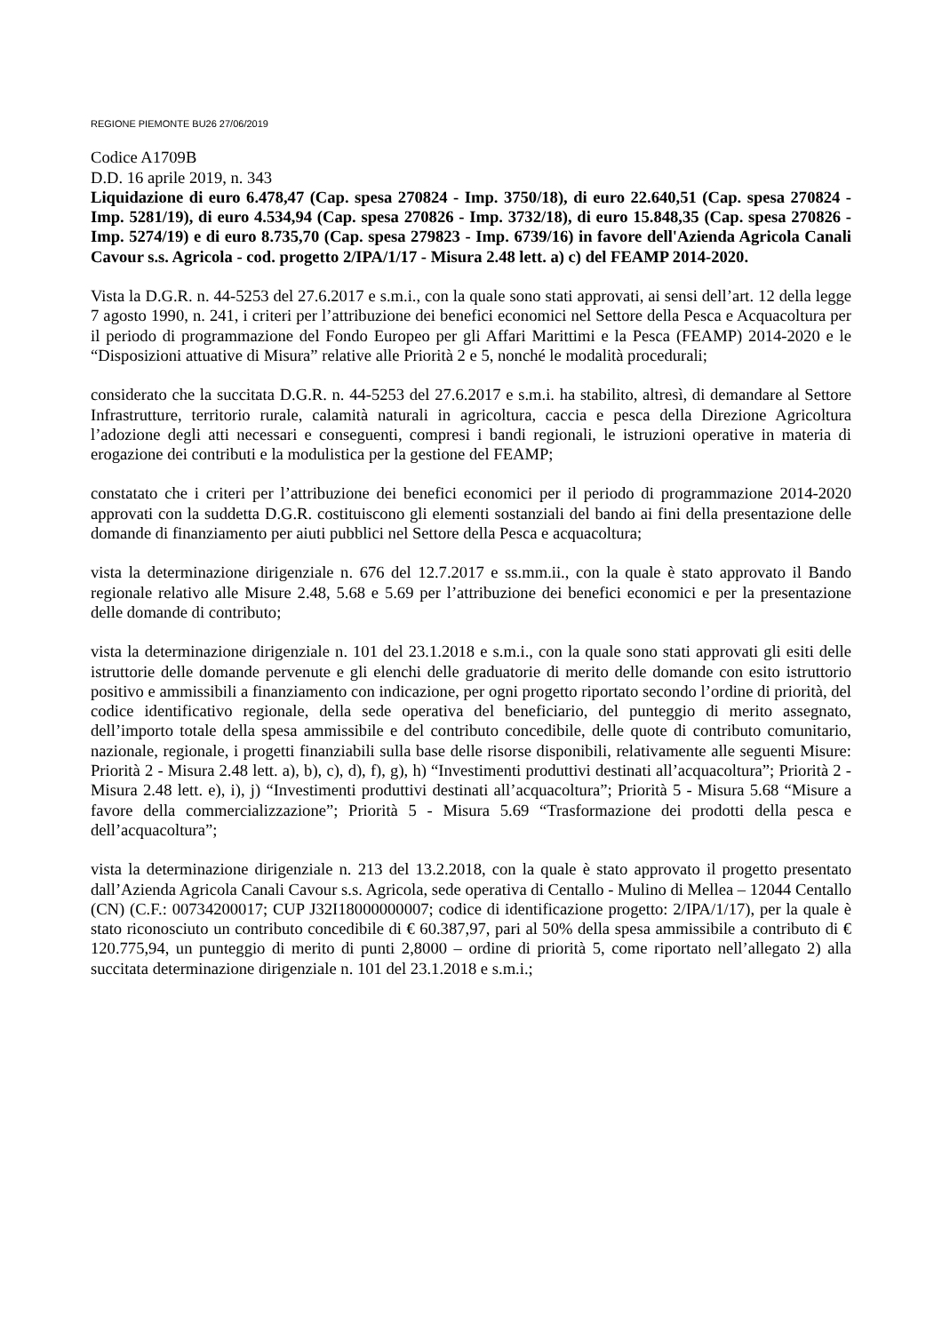REGIONE PIEMONTE BU26 27/06/2019
Codice A1709B
D.D. 16 aprile 2019, n. 343
Liquidazione di euro 6.478,47 (Cap. spesa 270824 - Imp. 3750/18), di euro 22.640,51 (Cap. spesa 270824 - Imp. 5281/19), di euro 4.534,94 (Cap. spesa 270826 - Imp. 3732/18), di euro 15.848,35 (Cap. spesa 270826 - Imp. 5274/19) e di euro 8.735,70 (Cap. spesa 279823 - Imp. 6739/16) in favore dell'Azienda Agricola Canali Cavour s.s. Agricola - cod. progetto 2/IPA/1/17 - Misura 2.48 lett. a) c) del FEAMP 2014-2020.
Vista la D.G.R. n. 44-5253 del 27.6.2017 e s.m.i., con la quale sono stati approvati, ai sensi dell’art. 12 della legge 7 agosto 1990, n. 241, i criteri per l’attribuzione dei benefici economici nel Settore della Pesca e Acquacoltura per il periodo di programmazione del Fondo Europeo per gli Affari Marittimi e la Pesca (FEAMP) 2014-2020 e le “Disposizioni attuative di Misura” relative alle Priorità 2 e 5, nonché le modalità procedurali;
considerato che la succitata D.G.R. n. 44-5253 del 27.6.2017 e s.m.i. ha stabilito, altresì, di demandare al Settore Infrastrutture, territorio rurale, calamità naturali in agricoltura, caccia e pesca della Direzione Agricoltura l’adozione degli atti necessari e conseguenti, compresi i bandi regionali, le istruzioni operative in materia di erogazione dei contributi e la modulistica per la gestione del FEAMP;
constatato che i criteri per l’attribuzione dei benefici economici per il periodo di programmazione 2014-2020 approvati con la suddetta D.G.R. costituiscono gli elementi sostanziali del bando ai fini della presentazione delle domande di finanziamento per aiuti pubblici nel Settore della Pesca e acquacoltura;
vista la determinazione dirigenziale n. 676 del 12.7.2017 e ss.mm.ii., con la quale è stato approvato il Bando regionale relativo alle Misure 2.48, 5.68 e 5.69 per l’attribuzione dei benefici economici e per la presentazione delle domande di contributo;
vista la determinazione dirigenziale n. 101 del 23.1.2018 e s.m.i., con la quale sono stati approvati gli esiti delle istruttorie delle domande pervenute e gli elenchi delle graduatorie di merito delle domande con esito istruttorio positivo e ammissibili a finanziamento con indicazione, per ogni progetto riportato secondo l’ordine di priorità, del codice identificativo regionale, della sede operativa del beneficiario, del punteggio di merito assegnato, dell’importo totale della spesa ammissibile e del contributo concedibile, delle quote di contributo comunitario, nazionale, regionale, i progetti finanziabili sulla base delle risorse disponibili, relativamente alle seguenti Misure: Priorità 2 - Misura 2.48 lett. a), b), c), d), f), g), h) “Investimenti produttivi destinati all’acquacoltura”; Priorità 2 - Misura 2.48 lett. e), i), j) “Investimenti produttivi destinati all’acquacoltura”; Priorità 5 - Misura 5.68 “Misure a favore della commercializzazione”; Priorità 5 - Misura 5.69 “Trasformazione dei prodotti della pesca e dell’acquacoltura”;
vista la determinazione dirigenziale n. 213 del 13.2.2018, con la quale è stato approvato il progetto presentato dall’Azienda Agricola Canali Cavour s.s. Agricola, sede operativa di Centallo - Mulino di Mellea – 12044 Centallo (CN) (C.F.: 00734200017; CUP J32I18000000007; codice di identificazione progetto: 2/IPA/1/17), per la quale è stato riconosciuto un contributo concedibile di € 60.387,97, pari al 50% della spesa ammissibile a contributo di € 120.775,94, un punteggio di merito di punti 2,8000 – ordine di priorità 5, come riportato nell’allegato 2) alla succitata determinazione dirigenziale n. 101 del 23.1.2018 e s.m.i.;